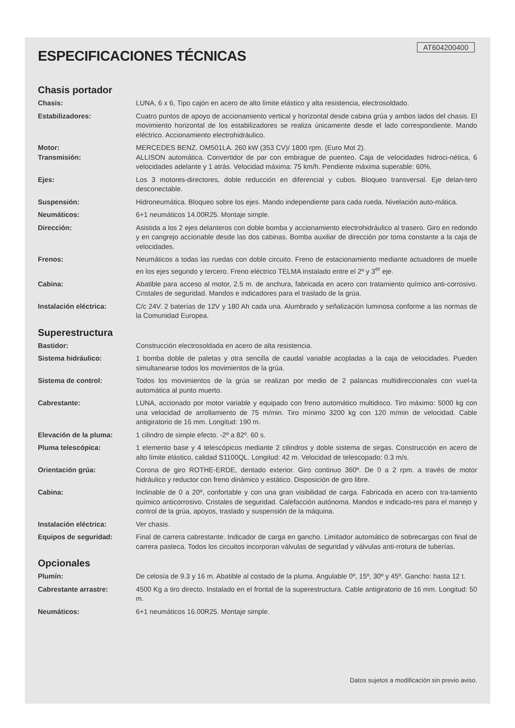AT604200400
ESPECIFICACIONES TÉCNICAS
Chasis portador
| Chasis: | LUNA, 6 x 6, Tipo cajón en acero de alto límite elástico y alta resistencia, electrosoldado. |
| Estabilizadores: | Cuatro puntos de apoyo de accionamiento vertical y horizontal desde cabina grúa y ambos lados del chasis. El movimiento horizontal de los estabilizadores se realiza únicamente desde el lado correspondiente. Mando eléctrico. Accionamiento electrohidráulico. |
| Motor: | MERCEDES BENZ. OM501LA. 260 kW (353 CV)/ 1800 rpm. (Euro Mot 2). |
| Transmisión: | ALLISON automática. Convertidor de par con embrague de puenteo. Caja de velocidades hidroci-nética, 6 velocidades adelante y 1 atrás. Velocidad máxima: 75 km/h. Pendiente máxima superable: 60%. |
| Ejes: | Los 3 motores-directores, doble reducción en diferencial y cubos. Bloqueo transversal. Eje delan-tero desconectable. |
| Suspensión: | Hidroneumática. Bloqueo sobre los ejes. Mando independiente para cada rueda. Nivelación auto-mática. |
| Neumáticos: | 6+1 neumáticos 14.00R25. Montaje simple. |
| Dirección: | Asistida a los 2 ejes delanteros con doble bomba y accionamiento electrohidráulico al trasero. Giro en redondo y en cangrejo accionable desde las dos cabinas. Bomba auxiliar de dirección por toma constante a la caja de velocidades. |
| Frenos: | Neumáticos a todas las ruedas con doble circuito. Freno de estacionamiento mediante actuadores de muelle en los ejes segundo y tercero. Freno eléctrico TELMA instalado entre el 2º y 3<sup>er</sup> eje. |
| Cabina: | Abatible para acceso al motor, 2.5 m. de anchura, fabricada en acero con tratamiento químico anti-corrosivo. Cristales de seguridad. Mandos e indicadores para el traslado de la grúa. |
| Instalación eléctrica: | C/c 24V. 2 baterías de 12V y 180 Ah cada una. Alumbrado y señalización luminosa conforme a las normas de la Comunidad Europea. |
Superestructura
| Bastidor: | Construcción electrosoldada en acero de alta resistencia. |
| Sistema hidráulico: | 1 bomba doble de paletas y otra sencilla de caudal variable acopladas a la caja de velocidades. Pueden simultanearse todos los movimientos de la grúa. |
| Sistema de control: | Todos los movimientos de la grúa se realizan por medio de 2 palancas multidireccionales con vuel-ta automática al punto muerto. |
| Cabrestante: | LUNA, accionado por motor variable y equipado con freno automático multidisco. Tiro máximo: 5000 kg con una velocidad de arrollamiento de 75 m/min. Tiro mínimo 3200 kg con 120 m/min de velocidad. Cable antigiratorio de 16 mm. Longitud: 190 m. |
| Elevación de la pluma: | 1 cilindro de simple efecto. -2º a 82º. 60 s. |
| Pluma telescópica: | 1 elemento base y 4 telescópicos mediante 2 cilindros y doble sistema de sirgas. Construcción en acero de alto límite elástico, calidad S1100QL. Longitud: 42 m. Velocidad de telescopado: 0.3 m/s. |
| Orientación grúa: | Corona de giro ROTHE-ERDE, dentado exterior. Giro continuo 360º. De 0 a 2 rpm. a través de motor hidráulico y reductor con freno dinámico y estático. Disposición de giro libre. |
| Cabina: | Inclinable de 0 a 20º, confortable y con una gran visibilidad de carga. Fabricada en acero con tra-tamiento químico anticorrosivo. Cristales de seguridad. Calefacción autónoma. Mandos e indicado-res para el manejo y control de la grúa, apoyos, traslado y suspensión de la máquina. |
| Instalación eléctrica: | Ver chasis. |
| Equipos de seguridad: | Final de carrera cabrestante. Indicador de carga en gancho. Limitador automático de sobrecargas con final de carrera pasteca. Todos los circuitos incorporan válvulas de seguridad y válvulas anti-rrotura de tuberías. |
Opcionales
| Plumín: | De celosía de 9.3 y 16 m. Abatible al costado de la pluma. Angulable 0º, 15º, 30º y 45º. Gancho: hasta 12 t. |
| Cabrestante arrastre: | 4500 Kg a tiro directo. Instalado en el frontal de la superestructura. Cable antigiratorio de 16 mm. Longitud: 50 m. |
| Neumáticos: | 6+1 neumáticos 16.00R25. Montaje simple. |
Datos sujetos a modificación sin previo aviso.